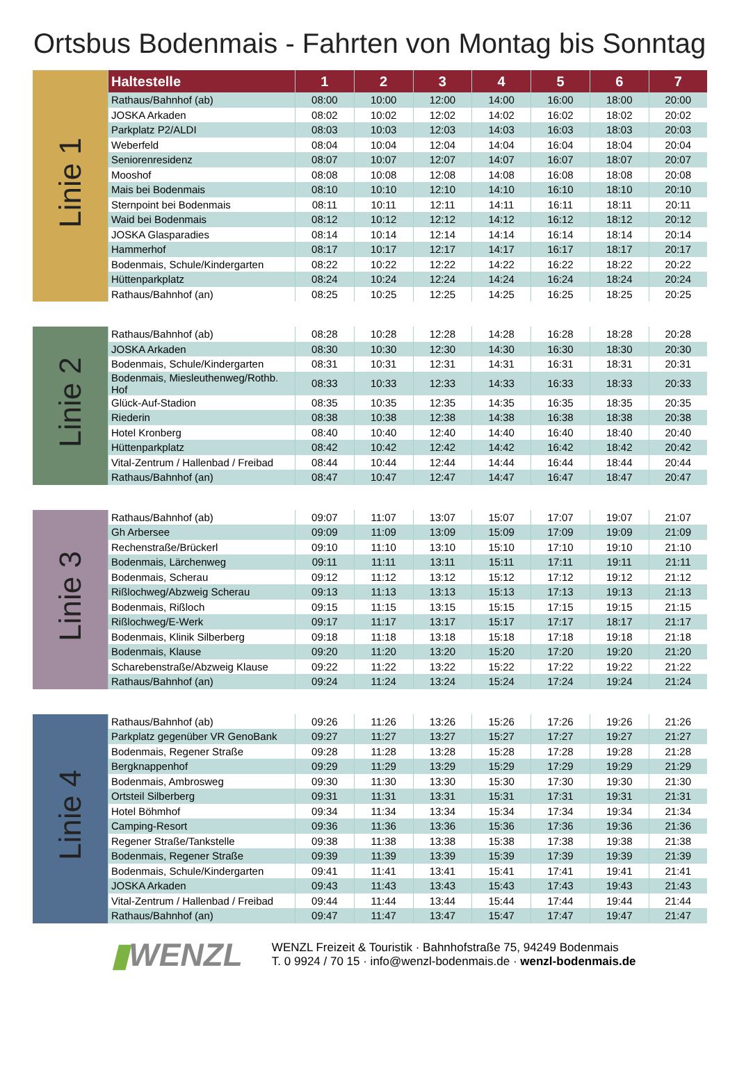Ortsbus Bodenmais - Fahrten von Montag bis Sonntag
| Linie 1 | Haltestelle | 1 | 2 | 3 | 4 | 5 | 6 | 7 |
| | Rathaus/Bahnhof (ab) | 08:00 | 10:00 | 12:00 | 14:00 | 16:00 | 18:00 | 20:00 |
| | JOSKA Arkaden | 08:02 | 10:02 | 12:02 | 14:02 | 16:02 | 18:02 | 20:02 |
| | Parkplatz P2/ALDI | 08:03 | 10:03 | 12:03 | 14:03 | 16:03 | 18:03 | 20:03 |
| | Weberfeld | 08:04 | 10:04 | 12:04 | 14:04 | 16:04 | 18:04 | 20:04 |
| | Seniorenresidenz | 08:07 | 10:07 | 12:07 | 14:07 | 16:07 | 18:07 | 20:07 |
| | Mooshof | 08:08 | 10:08 | 12:08 | 14:08 | 16:08 | 18:08 | 20:08 |
| | Mais bei Bodenmais | 08:10 | 10:10 | 12:10 | 14:10 | 16:10 | 18:10 | 20:10 |
| | Sternpoint bei Bodenmais | 08:11 | 10:11 | 12:11 | 14:11 | 16:11 | 18:11 | 20:11 |
| | Waid bei Bodenmais | 08:12 | 10:12 | 12:12 | 14:12 | 16:12 | 18:12 | 20:12 |
| | JOSKA Glasparadies | 08:14 | 10:14 | 12:14 | 14:14 | 16:14 | 18:14 | 20:14 |
| | Hammerhof | 08:17 | 10:17 | 12:17 | 14:17 | 16:17 | 18:17 | 20:17 |
| | Bodenmais, Schule/Kindergarten | 08:22 | 10:22 | 12:22 | 14:22 | 16:22 | 18:22 | 20:22 |
| | Hüttenparkplatz | 08:24 | 10:24 | 12:24 | 14:24 | 16:24 | 18:24 | 20:24 |
| | Rathaus/Bahnhof (an) | 08:25 | 10:25 | 12:25 | 14:25 | 16:25 | 18:25 | 20:25 |
| Linie 2 | Rathaus/Bahnhof (ab) | 08:28 | 10:28 | 12:28 | 14:28 | 16:28 | 18:28 | 20:28 |
| | JOSKA Arkaden | 08:30 | 10:30 | 12:30 | 14:30 | 16:30 | 18:30 | 20:30 |
| | Bodenmais, Schule/Kindergarten | 08:31 | 10:31 | 12:31 | 14:31 | 16:31 | 18:31 | 20:31 |
| | Bodenmais, Miesleuthenweg/Rothb. Hof | 08:33 | 10:33 | 12:33 | 14:33 | 16:33 | 18:33 | 20:33 |
| | Glück-Auf-Stadion | 08:35 | 10:35 | 12:35 | 14:35 | 16:35 | 18:35 | 20:35 |
| | Riederin | 08:38 | 10:38 | 12:38 | 14:38 | 16:38 | 18:38 | 20:38 |
| | Hotel Kronberg | 08:40 | 10:40 | 12:40 | 14:40 | 16:40 | 18:40 | 20:40 |
| | Hüttenparkplatz | 08:42 | 10:42 | 12:42 | 14:42 | 16:42 | 18:42 | 20:42 |
| | Vital-Zentrum / Hallenbad / Freibad | 08:44 | 10:44 | 12:44 | 14:44 | 16:44 | 18:44 | 20:44 |
| | Rathaus/Bahnhof (an) | 08:47 | 10:47 | 12:47 | 14:47 | 16:47 | 18:47 | 20:47 |
| Linie 3 | Rathaus/Bahnhof (ab) | 09:07 | 11:07 | 13:07 | 15:07 | 17:07 | 19:07 | 21:07 |
| | Gh Arbersee | 09:09 | 11:09 | 13:09 | 15:09 | 17:09 | 19:09 | 21:09 |
| | Rechenstraße/Brückerl | 09:10 | 11:10 | 13:10 | 15:10 | 17:10 | 19:10 | 21:10 |
| | Bodenmais, Lärchenweg | 09:11 | 11:11 | 13:11 | 15:11 | 17:11 | 19:11 | 21:11 |
| | Bodenmais, Scherau | 09:12 | 11:12 | 13:12 | 15:12 | 17:12 | 19:12 | 21:12 |
| | Rißlochweg/Abzweig Scherau | 09:13 | 11:13 | 13:13 | 15:13 | 17:13 | 19:13 | 21:13 |
| | Bodenmais, Rißloch | 09:15 | 11:15 | 13:15 | 15:15 | 17:15 | 19:15 | 21:15 |
| | Rißlochweg/E-Werk | 09:17 | 11:17 | 13:17 | 15:17 | 17:17 | 18:17 | 21:17 |
| | Bodenmais, Klinik Silberberg | 09:18 | 11:18 | 13:18 | 15:18 | 17:18 | 19:18 | 21:18 |
| | Bodenmais, Klause | 09:20 | 11:20 | 13:20 | 15:20 | 17:20 | 19:20 | 21:20 |
| | Scharebenstraße/Abzweig Klause | 09:22 | 11:22 | 13:22 | 15:22 | 17:22 | 19:22 | 21:22 |
| | Rathaus/Bahnhof (an) | 09:24 | 11:24 | 13:24 | 15:24 | 17:24 | 19:24 | 21:24 |
| Linie 4 | Rathaus/Bahnhof (ab) | 09:26 | 11:26 | 13:26 | 15:26 | 17:26 | 19:26 | 21:26 |
| | Parkplatz gegenüber VR GenoBank | 09:27 | 11:27 | 13:27 | 15:27 | 17:27 | 19:27 | 21:27 |
| | Bodenmais, Regener Straße | 09:28 | 11:28 | 13:28 | 15:28 | 17:28 | 19:28 | 21:28 |
| | Bergknappenhof | 09:29 | 11:29 | 13:29 | 15:29 | 17:29 | 19:29 | 21:29 |
| | Bodenmais, Ambrosweg | 09:30 | 11:30 | 13:30 | 15:30 | 17:30 | 19:30 | 21:30 |
| | Ortsteil Silberberg | 09:31 | 11:31 | 13:31 | 15:31 | 17:31 | 19:31 | 21:31 |
| | Hotel Böhmhof | 09:34 | 11:34 | 13:34 | 15:34 | 17:34 | 19:34 | 21:34 |
| | Camping-Resort | 09:36 | 11:36 | 13:36 | 15:36 | 17:36 | 19:36 | 21:36 |
| | Regener Straße/Tankstelle | 09:38 | 11:38 | 13:38 | 15:38 | 17:38 | 19:38 | 21:38 |
| | Bodenmais, Regener Straße | 09:39 | 11:39 | 13:39 | 15:39 | 17:39 | 19:39 | 21:39 |
| | Bodenmais, Schule/Kindergarten | 09:41 | 11:41 | 13:41 | 15:41 | 17:41 | 19:41 | 21:41 |
| | JOSKA Arkaden | 09:43 | 11:43 | 13:43 | 15:43 | 17:43 | 19:43 | 21:43 |
| | Vital-Zentrum / Hallenbad / Freibad | 09:44 | 11:44 | 13:44 | 15:44 | 17:44 | 19:44 | 21:44 |
| | Rathaus/Bahnhof (an) | 09:47 | 11:47 | 13:47 | 15:47 | 17:47 | 19:47 | 21:47 |
▮WENZL
WENZL Freizeit & Touristik · Bahnhofstraße 75, 94249 Bodenmais
T. 0 9924 / 70 15 · info@wenzl-bodenmais.de · wenzl-bodenmais.de